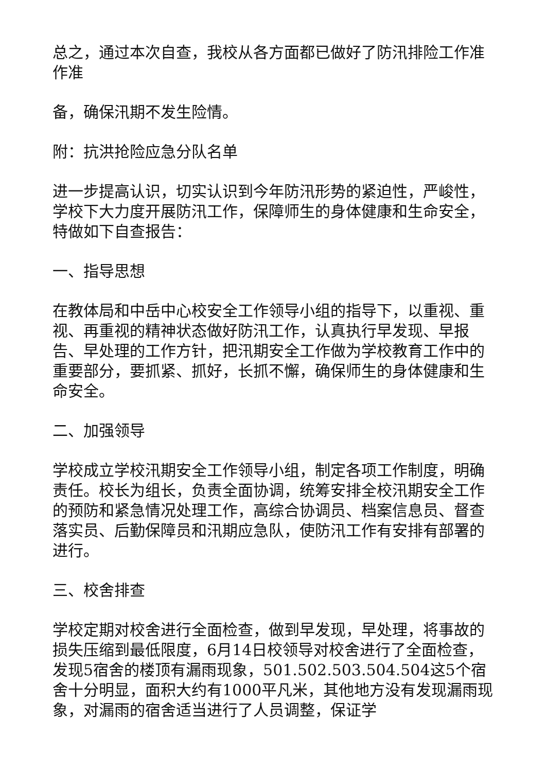总之，通过本次自查，我校从各方面都已做好了防汛排险工作准
作准
备，确保汛期不发生险情。
附：抗洪抢险应急分队名单
进一步提高认识，切实认识到今年防汛形势的紧迫性，严峻性，学校下大力度开展防汛工作，保障师生的身体健康和生命安全，特做如下自查报告：
一、指导思想
在教体局和中岳中心校安全工作领导小组的指导下，以重视、重视、再重视的精神状态做好防汛工作，认真执行早发现、早报告、早处理的工作方针，把汛期安全工作做为学校教育工作中的重要部分，要抓紧、抓好，长抓不懈，确保师生的身体健康和生命安全。
二、加强领导
学校成立学校汛期安全工作领导小组，制定各项工作制度，明确责任。校长为组长，负责全面协调，统筹安排全校汛期安全工作的预防和紧急情况处理工作，高综合协调员、档案信息员、督查落实员、后勤保障员和汛期应急队，使防汛工作有安排有部署的进行。
三、校舍排查
学校定期对校舍进行全面检查，做到早发现，早处理，将事故的损失压缩到最低限度，6月14日校领导对校舍进行了全面检查，发现5宿舍的楼顶有漏雨现象，501.502.503.504.504这5个宿舍十分明显，面积大约有1000平凡米，其他地方没有发现漏雨现象，对漏雨的宿舍适当进行了人员调整，保证学